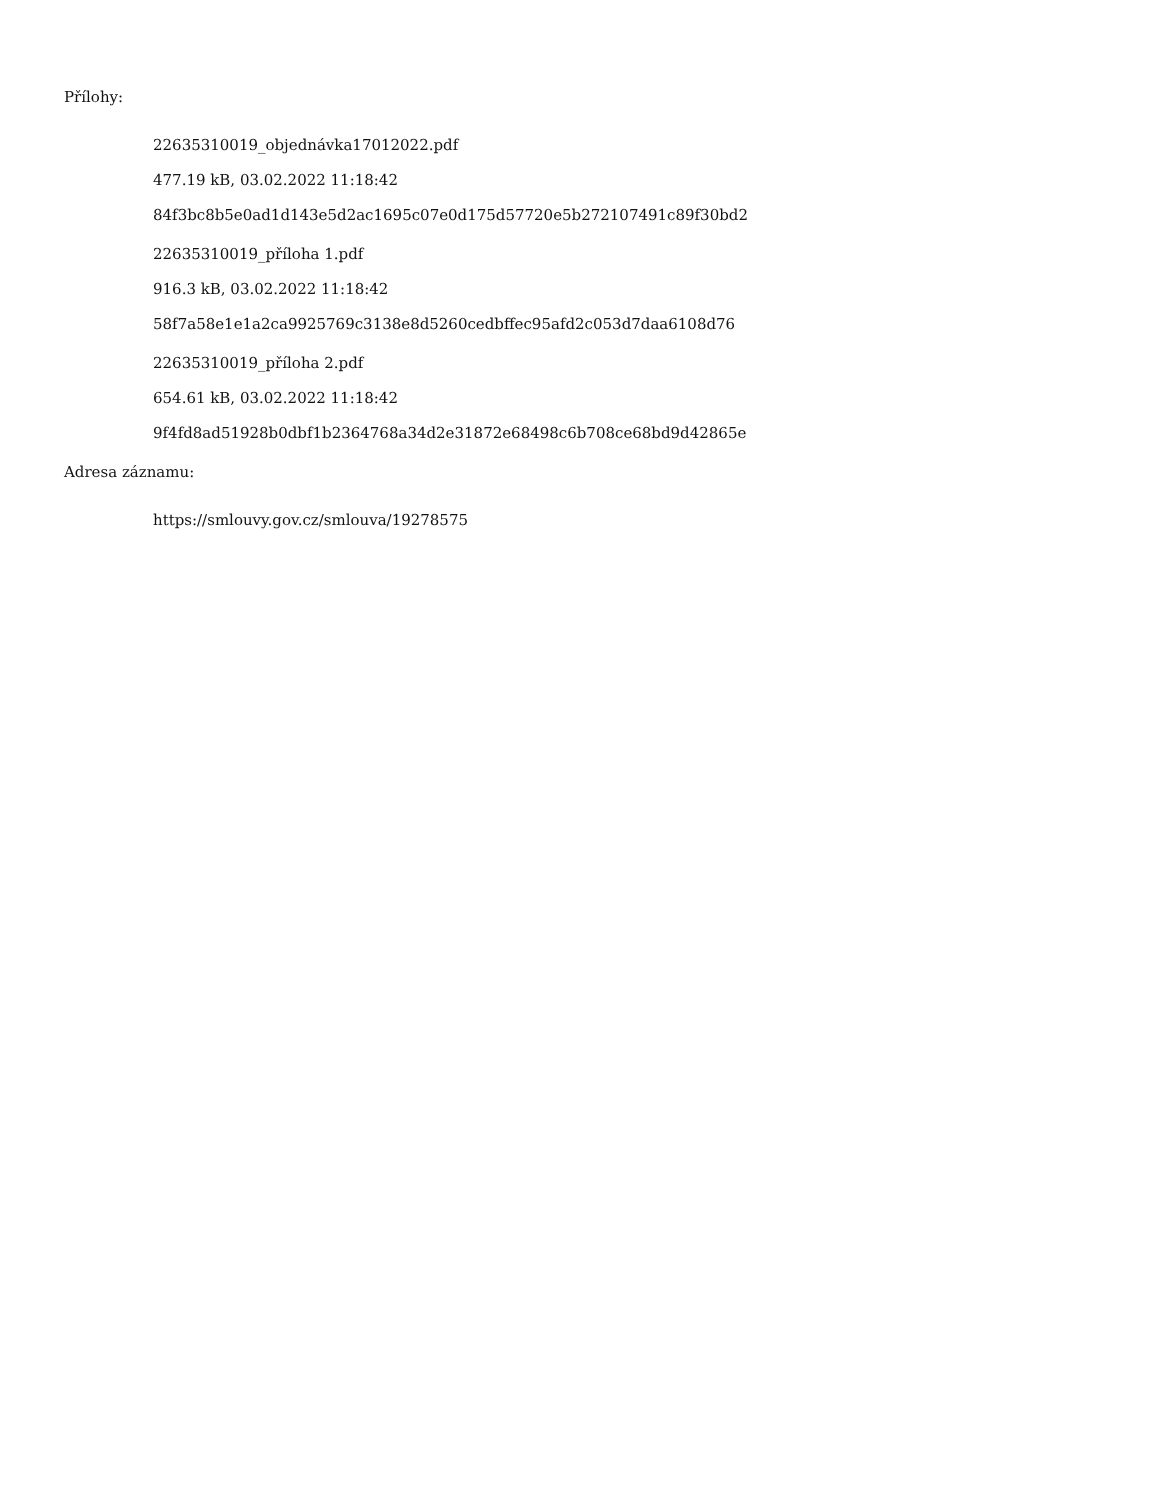Přílohy:
22635310019_objednávka17012022.pdf
477.19 kB, 03.02.2022 11:18:42
84f3bc8b5e0ad1d143e5d2ac1695c07e0d175d57720e5b272107491c89f30bd2
22635310019_příloha 1.pdf
916.3 kB, 03.02.2022 11:18:42
58f7a58e1e1a2ca9925769c3138e8d5260cedbffec95afd2c053d7daa6108d76
22635310019_příloha 2.pdf
654.61 kB, 03.02.2022 11:18:42
9f4fd8ad51928b0dbf1b2364768a34d2e31872e68498c6b708ce68bd9d42865e
Adresa záznamu:
https://smlouvy.gov.cz/smlouva/19278575